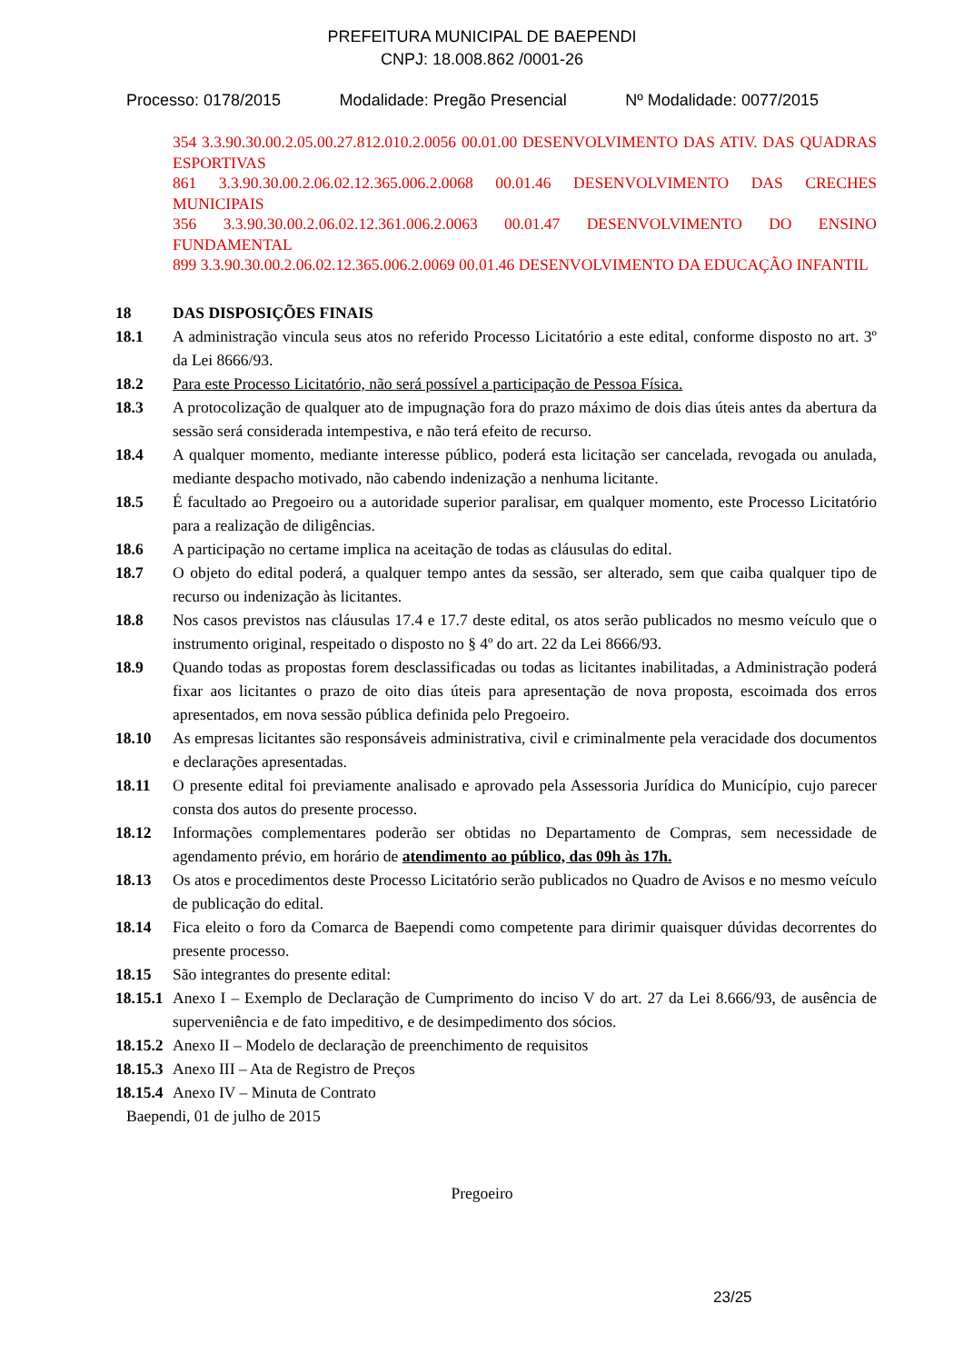PREFEITURA MUNICIPAL DE BAEPENDI
CNPJ: 18.008.862 /0001-26
Processo: 0178/2015 Modalidade: Pregão Presencial Nº Modalidade: 0077/2015
354 3.3.90.30.00.2.05.00.27.812.010.2.0056 00.01.00 DESENVOLVIMENTO DAS ATIV. DAS QUADRAS ESPORTIVAS
861 3.3.90.30.00.2.06.02.12.365.006.2.0068 00.01.46 DESENVOLVIMENTO DAS CRECHES MUNICIPAIS
356 3.3.90.30.00.2.06.02.12.361.006.2.0063 00.01.47 DESENVOLVIMENTO DO ENSINO FUNDAMENTAL
899 3.3.90.30.00.2.06.02.12.365.006.2.0069 00.01.46 DESENVOLVIMENTO DA EDUCAÇÃO INFANTIL
18 DAS DISPOSIÇÕES FINAIS
18.1 A administração vincula seus atos no referido Processo Licitatório a este edital, conforme disposto no art. 3º da Lei 8666/93.
18.2 Para este Processo Licitatório, não será possível a participação de Pessoa Física.
18.3 A protocolização de qualquer ato de impugnação fora do prazo máximo de dois dias úteis antes da abertura da sessão será considerada intempestiva, e não terá efeito de recurso.
18.4 A qualquer momento, mediante interesse público, poderá esta licitação ser cancelada, revogada ou anulada, mediante despacho motivado, não cabendo indenização a nenhuma licitante.
18.5 É facultado ao Pregoeiro ou a autoridade superior paralisar, em qualquer momento, este Processo Licitatório para a realização de diligências.
18.6 A participação no certame implica na aceitação de todas as cláusulas do edital.
18.7 O objeto do edital poderá, a qualquer tempo antes da sessão, ser alterado, sem que caiba qualquer tipo de recurso ou indenização às licitantes.
18.8 Nos casos previstos nas cláusulas 17.4 e 17.7 deste edital, os atos serão publicados no mesmo veículo que o instrumento original, respeitado o disposto no § 4º do art. 22 da Lei 8666/93.
18.9 Quando todas as propostas forem desclassificadas ou todas as licitantes inabilitadas, a Administração poderá fixar aos licitantes o prazo de oito dias úteis para apresentação de nova proposta, escoimada dos erros apresentados, em nova sessão pública definida pelo Pregoeiro.
18.10 As empresas licitantes são responsáveis administrativa, civil e criminalmente pela veracidade dos documentos e declarações apresentadas.
18.11 O presente edital foi previamente analisado e aprovado pela Assessoria Jurídica do Município, cujo parecer consta dos autos do presente processo.
18.12 Informações complementares poderão ser obtidas no Departamento de Compras, sem necessidade de agendamento prévio, em horário de atendimento ao público, das 09h às 17h.
18.13 Os atos e procedimentos deste Processo Licitatório serão publicados no Quadro de Avisos e no mesmo veículo de publicação do edital.
18.14 Fica eleito o foro da Comarca de Baependi como competente para dirimir quaisquer dúvidas decorrentes do presente processo.
18.15 São integrantes do presente edital:
18.15.1 Anexo I – Exemplo de Declaração de Cumprimento do inciso V do art. 27 da Lei 8.666/93, de ausência de superveniência e de fato impeditivo, e de desimpedimento dos sócios.
18.15.2 Anexo II – Modelo de declaração de preenchimento de requisitos
18.15.3 Anexo III – Ata de Registro de Preços
18.15.4 Anexo IV – Minuta de Contrato
Baependi, 01 de julho de 2015
Pregoeiro
23/25